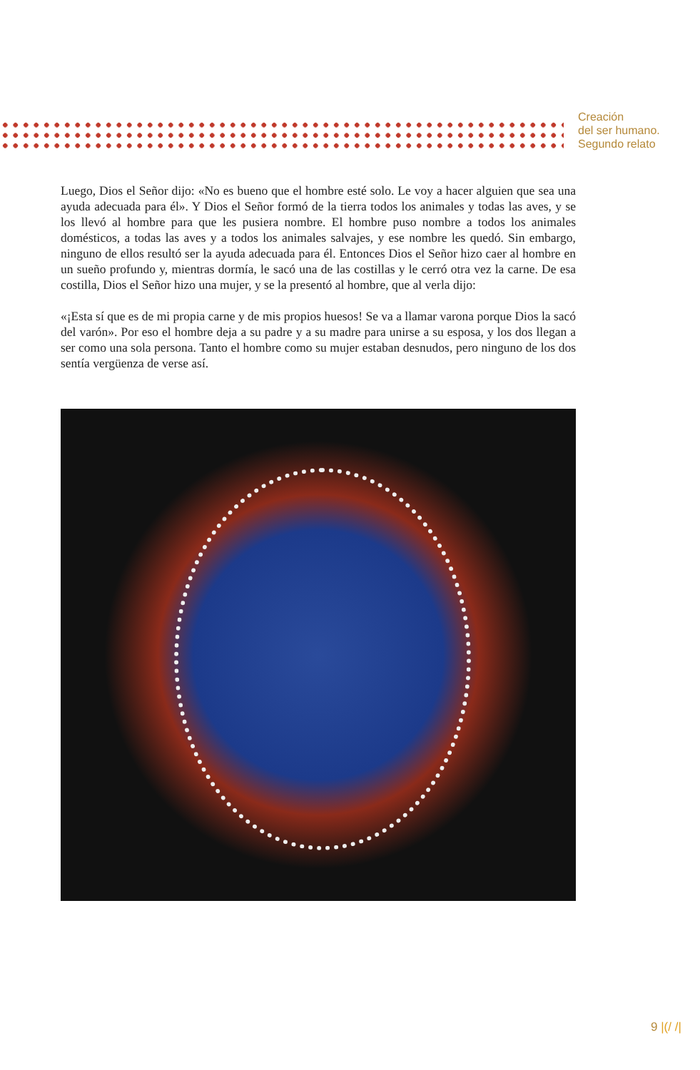Creación
del ser humano.
Segundo relato
Luego, Dios el Señor dijo: «No es bueno que el hombre esté solo. Le voy a hacer alguien que sea una ayuda adecuada para él». Y Dios el Señor formó de la tierra todos los animales y todas las aves, y se los llevó al hombre para que les pusiera nombre. El hombre puso nombre a todos los animales domésticos, a todas las aves y a todos los animales salvajes, y ese nombre les quedó. Sin embargo, ninguno de ellos resultó ser la ayuda adecuada para él. Entonces Dios el Señor hizo caer al hombre en un sueño profundo y, mientras dormía, le sacó una de las costillas y le cerró otra vez la carne. De esa costilla, Dios el Señor hizo una mujer, y se la presentó al hombre, que al verla dijo:
«¡Esta sí que es de mi propia carne y de mis propios huesos! Se va a llamar varona porque Dios la sacó del varón». Por eso el hombre deja a su padre y a su madre para unirse a su esposa, y los dos llegan a ser como una sola persona. Tanto el hombre como su mujer estaban desnudos, pero ninguno de los dos sentía vergüenza de verse así.
9 |(/ /|